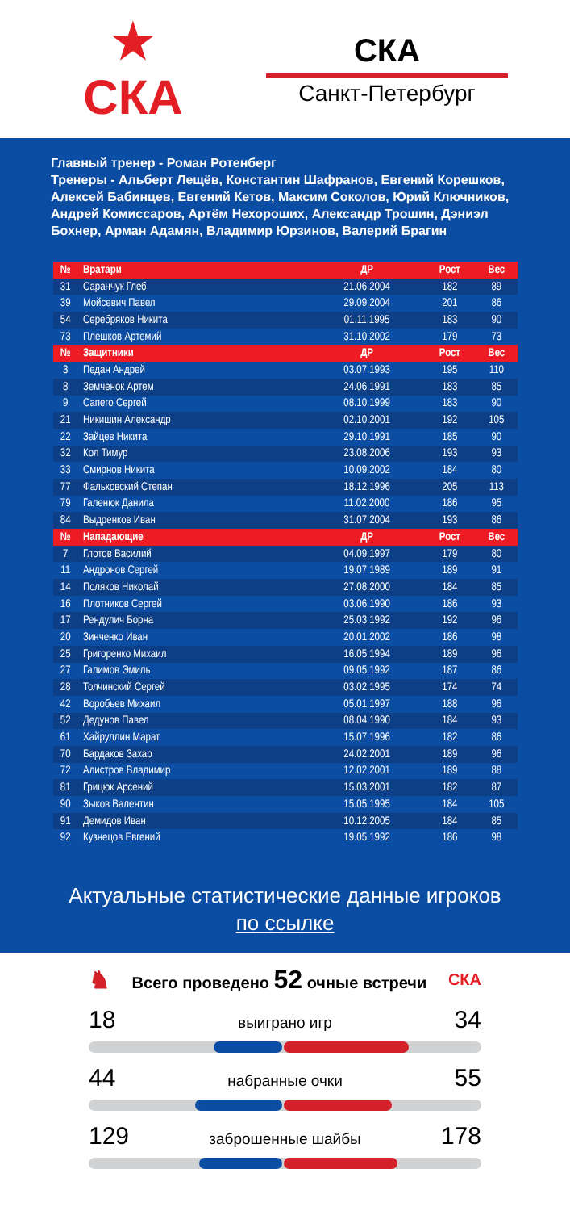★
СКА
СКА
Санкт-Петербург
Главный тренер - Роман Ротенберг
Тренеры - Альберт Лещёв, Константин Шафранов, Евгений Корешков, Алексей Бабинцев, Евгений Кетов, Максим Соколов, Юрий Ключников, Андрей Комиссаров, Артём Нехороших, Александр Трошин, Дэниэл Бохнер, Арман Адамян, Владимир Юрзинов, Валерий Брагин
| № | Вратари | ДР | Рост | Вес |
| --- | --- | --- | --- | --- |
| 31 | Саранчук Глеб | 21.06.2004 | 182 | 89 |
| 39 | Мойсевич Павел | 29.09.2004 | 201 | 86 |
| 54 | Серебряков Никита | 01.11.1995 | 183 | 90 |
| 73 | Плешков Артемий | 31.10.2002 | 179 | 73 |
| № | Защитники | ДР | Рост | Вес |
| 3 | Педан Андрей | 03.07.1993 | 195 | 110 |
| 8 | Земченок Артем | 24.06.1991 | 183 | 85 |
| 9 | Сапего Сергей | 08.10.1999 | 183 | 90 |
| 21 | Никишин Александр | 02.10.2001 | 192 | 105 |
| 22 | Зайцев Никита | 29.10.1991 | 185 | 90 |
| 32 | Кол Тимур | 23.08.2006 | 193 | 93 |
| 33 | Смирнов Никита | 10.09.2002 | 184 | 80 |
| 77 | Фальковский Степан | 18.12.1996 | 205 | 113 |
| 79 | Галенюк Данила | 11.02.2000 | 186 | 95 |
| 84 | Выдренков Иван | 31.07.2004 | 193 | 86 |
| № | Нападающие | ДР | Рост | Вес |
| 7 | Глотов Василий | 04.09.1997 | 179 | 80 |
| 11 | Андронов Сергей | 19.07.1989 | 189 | 91 |
| 14 | Поляков Николай | 27.08.2000 | 184 | 85 |
| 16 | Плотников Сергей | 03.06.1990 | 186 | 93 |
| 17 | Рендулич Борна | 25.03.1992 | 192 | 96 |
| 20 | Зинченко Иван | 20.01.2002 | 186 | 98 |
| 25 | Григоренко Михаил | 16.05.1994 | 189 | 96 |
| 27 | Галимов Эмиль | 09.05.1992 | 187 | 86 |
| 28 | Толчинский Сергей | 03.02.1995 | 174 | 74 |
| 42 | Воробьев Михаил | 05.01.1997 | 188 | 96 |
| 52 | Дедунов Павел | 08.04.1990 | 184 | 93 |
| 61 | Хайруллин Марат | 15.07.1996 | 182 | 86 |
| 70 | Бардаков Захар | 24.02.2001 | 189 | 96 |
| 72 | Алистров Владимир | 12.02.2001 | 189 | 88 |
| 81 | Грицюк Арсений | 15.03.2001 | 182 | 87 |
| 90 | Зыков Валентин | 15.05.1995 | 184 | 105 |
| 91 | Демидов Иван | 10.12.2005 | 184 | 85 |
| 92 | Кузнецов Евгений | 19.05.1992 | 186 | 98 |
Актуальные статистические данные игроков
по ссылке
♞ Всего проведено 52 очные встречи СКА
18 выиграно игр 34
44 набранные очки 55
129 заброшенные шайбы 178